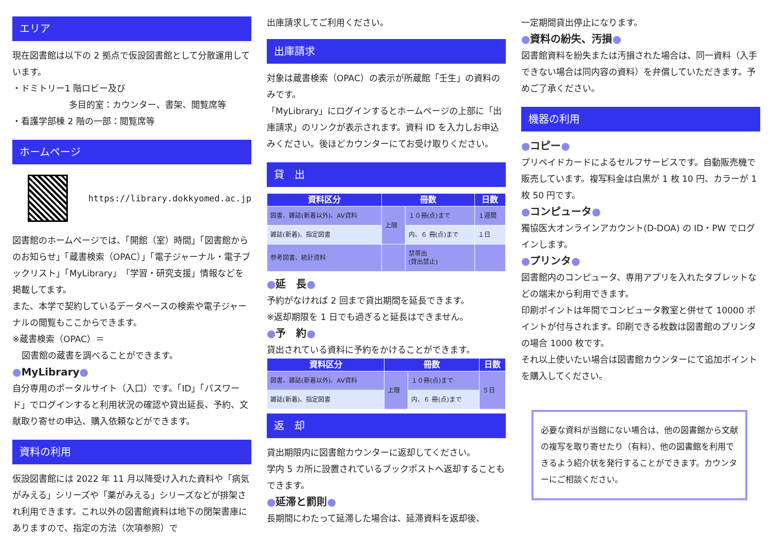エリア
現在図書館は以下の 2 拠点で仮設図書館として分散運用しています。
・ドミトリー1 階ロビー及び
多目的室：カウンター、書架、閲覧席等
・看護学部棟 2 階の一部：閲覧席等
ホームページ
https://library.dokkyomed.ac.jp
図書館のホームページでは、「開館（室）時間」「図書館からのお知らせ」「蔵書検索（OPAC）」「電子ジャーナル・電子ブックリスト」「MyLibrary」「学習・研究支援」情報などを掲載してます。
また、本学で契約しているデータベースの検索や電子ジャーナルの閲覧もここからできます。
※蔵書検索（OPAC）＝
図書館の蔵書を調べることができます。
●MyLibrary●
自分専用のポータルサイト（入口）です。「ID」「パスワード」でログインすると利用状況の確認や貸出延長、予約、文献取り寄せの申込、購入依頼などができます。
資料の利用
仮設図書館には 2022 年 11 月以降受け入れた資料や「病気がみえる」シリーズや「薬がみえる」シリーズなどが排架され利用できます。これ以外の図書館資料は地下の閉架書庫にありますので、指定の方法（次項参照）で
出庫請求してご利用ください。
出庫請求
対象は蔵書検索（OPAC）の表示が所蔵館「壬生」の資料のみです。
「MyLibrary」にログインするとホームページの上部に「出庫請求」のリンクが表示されます。資料 ID を入力しお申込みください。後ほどカウンターにてお受け取りください。
貸　出
| 資料区分 | 冊数 | | 日数 |
| --- | --- | --- | --- |
| 図書、雑誌(新着以外)、AV資料 | 上限 | １０冊(点)まで | １週間 |
| 雑誌(新着)、指定図書 | | 内、６ 冊(点)まで | １日 |
| 参考図書、統計資料 | | 禁帯出 (貸出禁止) | |
●延　長●
予約がなければ 2 回まで貸出期間を延長できます。
※返却期限を 1 日でも過ぎると延長はできません。
●予　約●
貸出されている資料に予約をかけることができます。
| 資料区分 | 冊数 | | 日数 |
| --- | --- | --- | --- |
| 図書、雑誌(新着以外)、AV資料 | 上限 | １０冊(点)まで | ５日 |
| 雑誌(新着)、指定図書 | | 内、６ 冊(点)まで | |
返　却
貸出期限内に図書館カウンターに返却してください。
学内 5 カ所に設置されているブックポストへ返却することもできます。
●延滞と罰則●
長期間にわたって延滞した場合は、延滞資料を返却後、
一定期間貸出停止になります。
●資料の紛失、汚損●
図書館資料を紛失または汚損された場合は、同一資料（入手できない場合は同内容の資料）を弁償していただきます。予めご了承ください。
機器の利用
●コピー●
プリペイドカードによるセルフサービスです。自動販売機で販売しています。複写料金は白黒が 1 枚 10 円、カラーが 1 枚 50 円です。
●コンピュータ●
獨協医大オンラインアカウント(D-DOA) の ID・PW でログインします。
●プリンタ●
図書館内のコンピュータ、専用アプリを入れたタブレットなどの端末から利用できます。
印刷ポイントは年間でコンピュータ教室と併せて 10000 ポイントが付与されます。印刷できる枚数は図書館のプリンタの場合 1000 枚です。
それ以上使いたい場合は図書館カウンターにて追加ポイントを購入してください。
必要な資料が当館にない場合は、他の図書館から文献の複写を取り寄せたり（有料）、他の図書館を利用できるよう紹介状を発行することができます。カウンターにご相談ください。